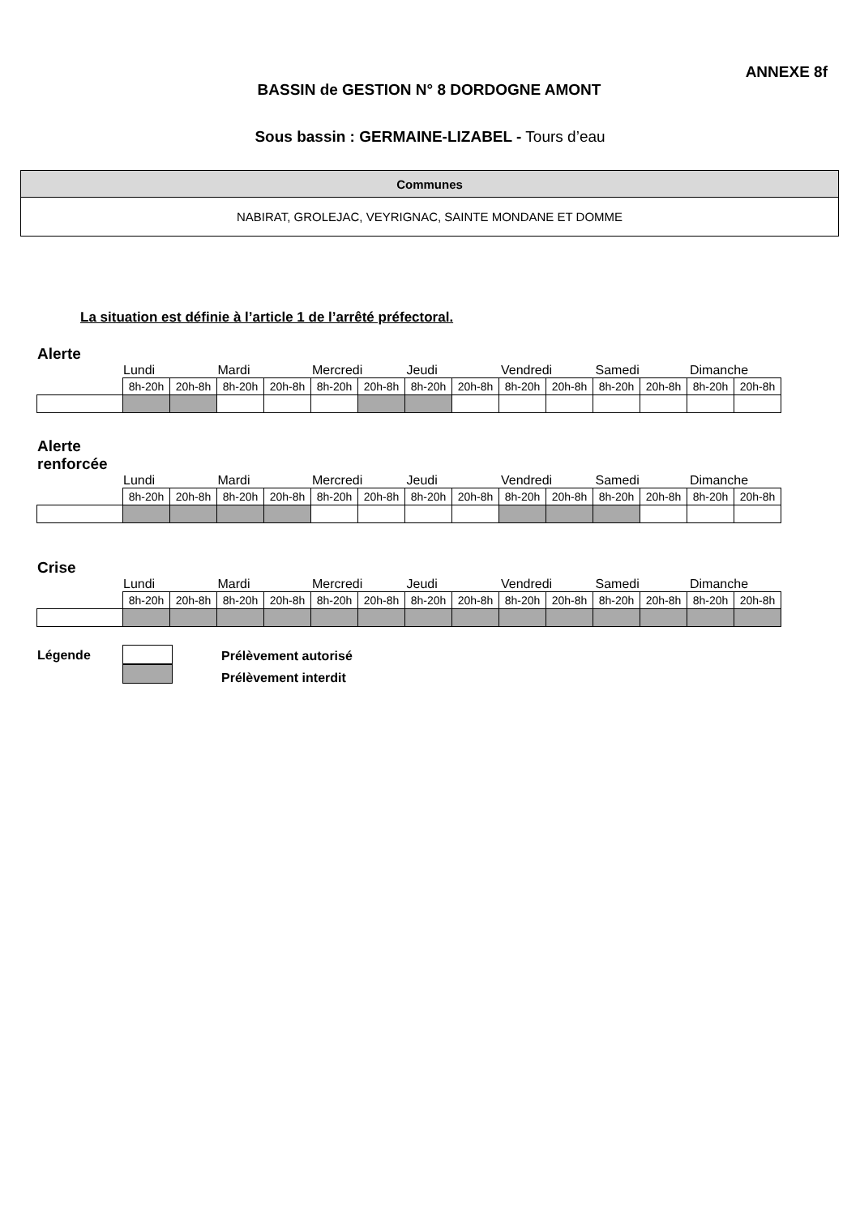ANNEXE 8f
BASSIN de GESTION N° 8 DORDOGNE AMONT
Sous bassin : GERMAINE-LIZABEL - Tours d’eau
| Communes |
| NABIRAT, GROLEJAC, VEYRIGNAC, SAINTE MONDANE ET DOMME |
La situation est définie à l’article 1 de l’arrêté préfectoral.
Alerte
Lundi Mardi Mercredi Jeudi Vendredi Samedi Dimanche
| | 8h-20h | 20h-8h | 8h-20h | 20h-8h | 8h-20h | 20h-8h | 8h-20h | 20h-8h | 8h-20h | 20h-8h | 8h-20h | 20h-8h | 8h-20h | 20h-8h |
Alerte
renforcée
Lundi Mardi Mercredi Jeudi Vendredi Samedi Dimanche
| | 8h-20h | 20h-8h | 8h-20h | 20h-8h | 8h-20h | 20h-8h | 8h-20h | 20h-8h | 8h-20h | 20h-8h | 8h-20h | 20h-8h | 8h-20h | 20h-8h |
Crise
Lundi Mardi Mercredi Jeudi Vendredi Samedi Dimanche
| | 8h-20h | 20h-8h | 8h-20h | 20h-8h | 8h-20h | 20h-8h | 8h-20h | 20h-8h | 8h-20h | 20h-8h | 8h-20h | 20h-8h | 8h-20h | 20h-8h |
Légende
Prélèvement autorisé
Prélèvement interdit